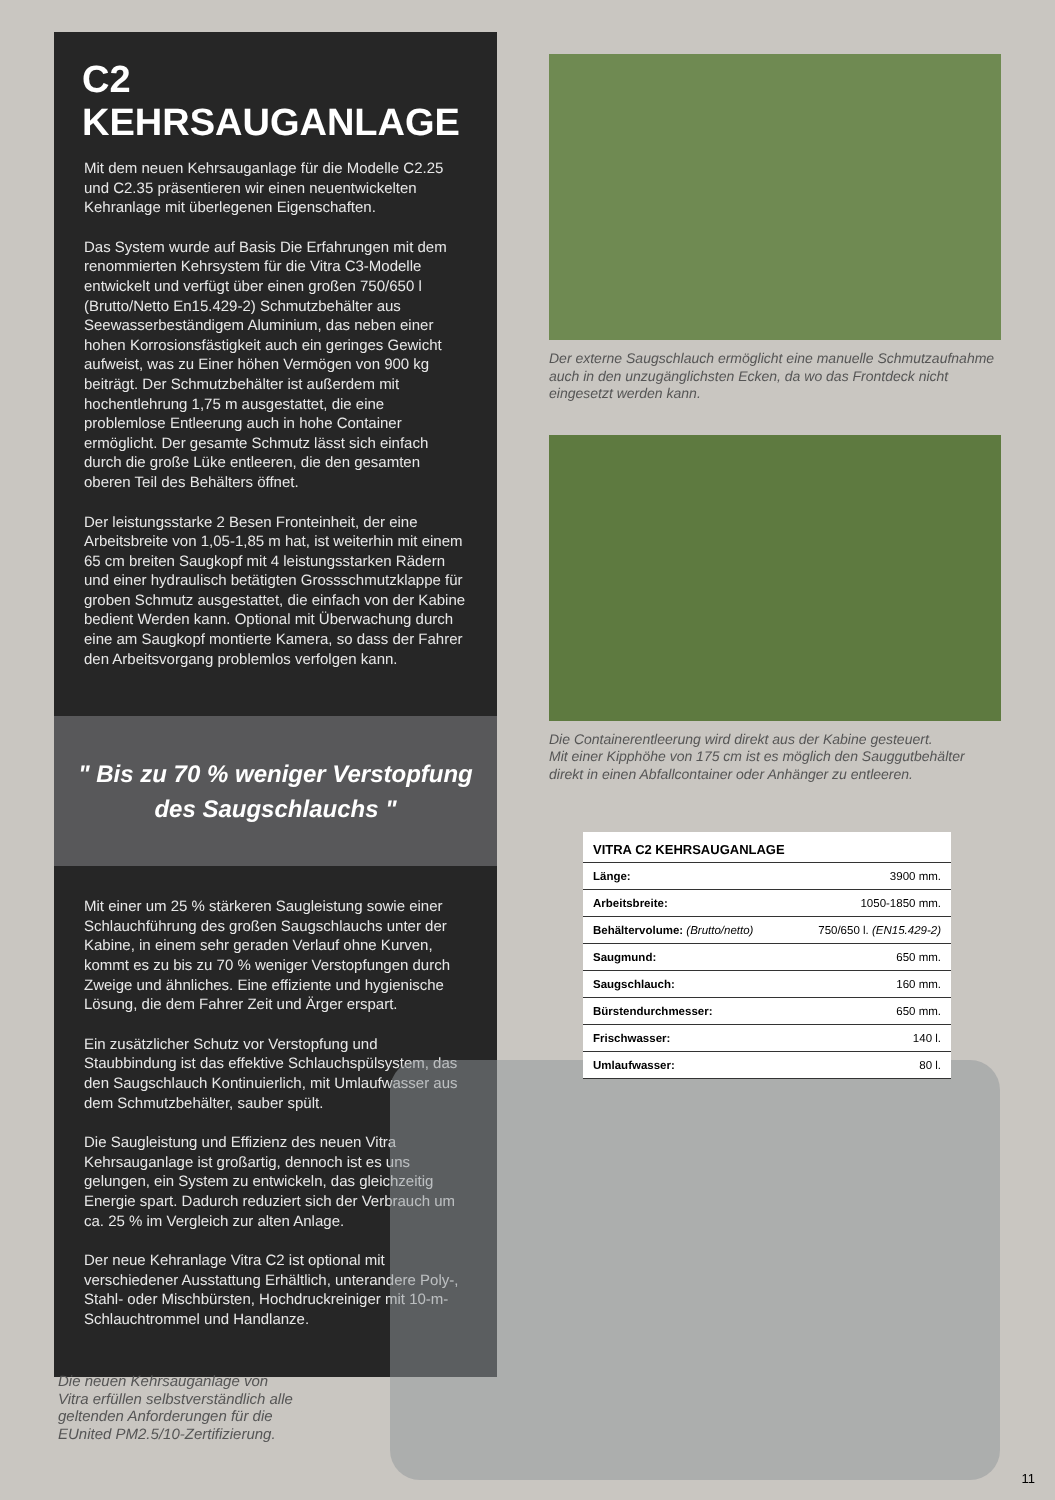C2 KEHRSAUGANLAGE
Mit dem neuen Kehrsauganlage für die Modelle C2.25 und C2.35 präsentieren wir einen neuentwickelten Kehranlage mit überlegenen Eigenschaften.
Das System wurde auf Basis Die Erfahrungen mit dem renommierten Kehrsystem für die Vitra C3-Modelle entwickelt und verfügt über einen großen 750/650 l (Brutto/Netto En15.429-2) Schmutzbehälter aus Seewasserbeständigem Aluminium, das neben einer hohen Korrosionsfästigkeit auch ein geringes Gewicht aufweist, was zu Einer höhen Vermögen von 900 kg beiträgt. Der Schmutzbehälter ist außerdem mit hochentlehrung 1,75 m ausgestattet, die eine problemlose Entleerung auch in hohe Container ermöglicht. Der gesamte Schmutz lässt sich einfach durch die große Lüke entleeren, die den gesamten oberen Teil des Behälters öffnet.
Der leistungsstarke 2 Besen Fronteinheit, der eine Arbeitsbreite von 1,05-1,85 m hat, ist weiterhin mit einem 65 cm breiten Saugkopf mit 4 leistungsstarken Rädern und einer hydraulisch betätigten Grossschmutzklappe für groben Schmutz ausgestattet, die einfach von der Kabine bedient Werden kann. Optional mit Überwachung durch eine am Saugkopf montierte Kamera, so dass der Fahrer den Arbeitsvorgang problemlos verfolgen kann.
" Bis zu 70 % weniger Verstopfung
des Saugschlauchs "
Mit einer um 25 % stärkeren Saugleistung sowie einer Schlauchführung des großen Saugschlauchs unter der Kabine, in einem sehr geraden Verlauf ohne Kurven, kommt es zu bis zu 70 % weniger Verstopfungen durch Zweige und ähnliches. Eine effiziente und hygienische Lösung, die dem Fahrer Zeit und Ärger erspart.
Ein zusätzlicher Schutz vor Verstopfung und Staubbindung ist das effektive Schlauchspülsystem, das den Saugschlauch Kontinuierlich, mit Umlaufwasser aus dem Schmutzbehälter, sauber spült.
Die Saugleistung und Effizienz des neuen Vitra Kehrsauganlage ist großartig, dennoch ist es uns gelungen, ein System zu entwickeln, das gleichzeitig Energie spart. Dadurch reduziert sich der Verbrauch um ca. 25 % im Vergleich zur alten Anlage.
Der neue Kehranlage Vitra C2 ist optional mit verschiedener Ausstattung Erhältlich, unterandere Poly-, Stahl- oder Mischbürsten, Hochdruckreiniger mit 10-m-Schlauchtrommel und Handlanze.
Der externe Saugschlauch ermöglicht eine manuelle Schmutzaufnahme auch in den unzugänglichsten Ecken, da wo das Frontdeck nicht eingesetzt werden kann.
Die Containerentleerung wird direkt aus der Kabine gesteuert.
Mit einer Kipphöhe von 175 cm ist es möglich den Sauggutbehälter direkt in einen Abfallcontainer oder Anhänger zu entleeren.
| VITRA C2 KEHRSAUGANLAGE | |
| --- | --- |
| Länge: | 3900 mm. |
| Arbeitsbreite: | 1050-1850 mm. |
| Behältervolume: (Brutto/netto) | 750/650 l. (EN15.429-2) |
| Saugmund: | 650 mm. |
| Saugschlauch: | 160 mm. |
| Bürstendurchmesser: | 650 mm. |
| Frischwasser: | 140 l. |
| Umlaufwasser: | 80 l. |
Die neuen Kehrsauganlage von Vitra erfüllen selbstverständlich alle geltenden Anforderungen für die EUnited PM2.5/10-Zertifizierung.
11